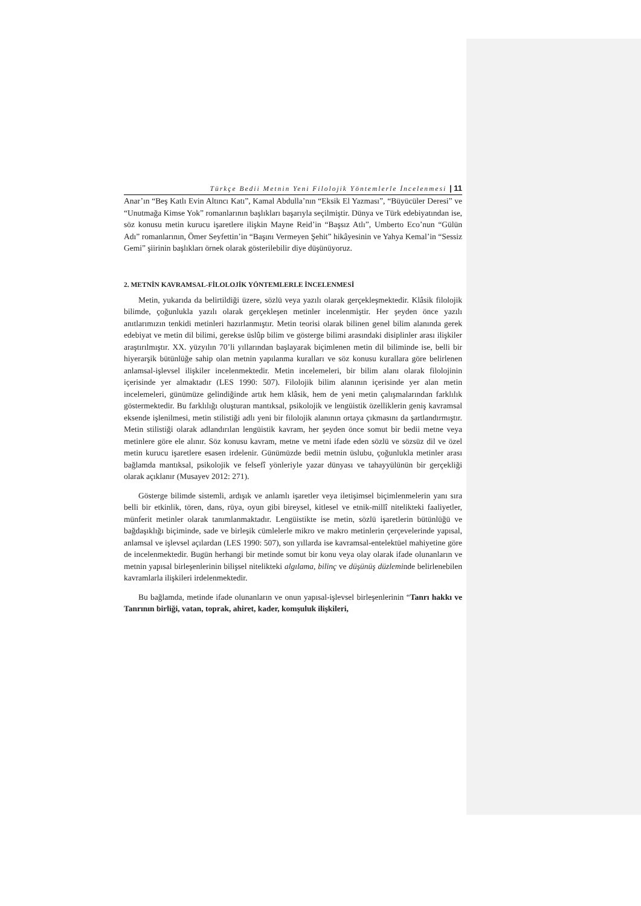Türkçe Bedii Metnin Yeni Filolojik Yöntemlerle İncelenmesi | 11
Anar’ın “Beş Katlı Evin Altıncı Katı”, Kamal Abdulla’nın “Eksik El Yazması”, “Büyücüler Deresi” ve “Unutmağa Kimse Yok” romanlarının başlıkları başarıyla seçilmiştir. Dünya ve Türk edebiyatından ise, söz konusu metin kurucu işaretlere ilişkin Mayne Reid’in “Başsız Atlı”, Umberto Eco’nun “Gülün Adı” romanlarının, Ömer Seyfettin’in “Başını Vermeyen Şehit” hikâyesinin ve Yahya Kemal’in “Sessiz Gemi” şiirinin başlıkları örnek olarak gösterilebilir diye düşünüyoruz.
2. METNİN KAVRAMSAL-FİLOLOJİK YÖNTEMLERLE İNCELENMESİ
Metin, yukarıda da belirtildiği üzere, sözlü veya yazılı olarak gerçekleşmektedir. Klâsik filolojik bilimde, çoğunlukla yazılı olarak gerçekleşen metinler incelenmiştir. Her şeyden önce yazılı anıtlarımızın tenkidi metinleri hazırlanmıştır. Metin teorisi olarak bilinen genel bilim alanında gerek edebiyat ve metin dil bilimi, gerekse üslûp bilim ve gösterge bilimi arasındaki disiplinler arası ilişkiler araştırılmıştır. XX. yüzyılın 70’li yıllarından başlayarak biçimlenen metin dil biliminde ise, belli bir hiyerarşik bütünlüğe sahip olan metnin yapılanma kuralları ve söz konusu kurallara göre belirlenen anlamsal-işlevsel ilişkiler incelenmektedir. Metin incelemeleri, bir bilim alanı olarak filolojinin içerisinde yer almaktadır (LES 1990: 507). Filolojik bilim alanının içerisinde yer alan metin incelemeleri, günümüze gelindiğinde artık hem klâsik, hem de yeni metin çalışmalarından farklılık göstermektedir. Bu farklılığı oluşturan mantıksal, psikolojik ve lengüistik özelliklerin geniş kavramsal eksende işlenilmesi, metin stilistiği adlı yeni bir filolojik alanının ortaya çıkmasını da şartlandırmıştır. Metin stilistiği olarak adlandırılan lengüistik kavram, her şeyden önce somut bir bedii metne veya metinlere göre ele alınır. Söz konusu kavram, metne ve metni ifade eden sözlü ve sözsüz dil ve özel metin kurucu işaretlere esasen irdelenir. Günümüzde bedii metnin üslubu, çoğunlukla metinler arası bağlamda mantıksal, psikolojik ve felsefî yönleriyle yazar dünyası ve tahayyülünün bir gerçekliği olarak açıklanır (Musayev 2012: 271).
Gösterge bilimde sistemli, ardışık ve anlamlı işaretler veya iletişimsel biçimlenmelerin yanı sıra belli bir etkinlik, tören, dans, rüya, oyun gibi bireysel, kitlesel ve etnik-millî nitelikteki faaliyetler, münferit metinler olarak tanımlanmaktadır. Lengüistikte ise metin, sözlü işaretlerin bütünlüğü ve bağdaşıklığı biçiminde, sade ve birleşik cümlelerle mikro ve makro metinlerin çerçevelerinde yapısal, anlamsal ve işlevsel açılardan (LES 1990: 507), son yıllarda ise kavramsal-entelektüel mahiyetine göre de incelenmektedir. Bugün herhangi bir metinde somut bir konu veya olay olarak ifade olunanların ve metnin yapısal birleşenlerinin bilişsel nitelikteki algılama, bilinç ve düşünüş düzleminde belirlenebilen kavramlarla ilişkileri irdelenmektedir.
Bu bağlamda, metinde ifade olunanların ve onun yapısal-işlevsel birleşenlerinin “Tanrı hakkı ve Tanrının birliği, vatan, toprak, ahiret, kader, komşuluk ilişkileri,